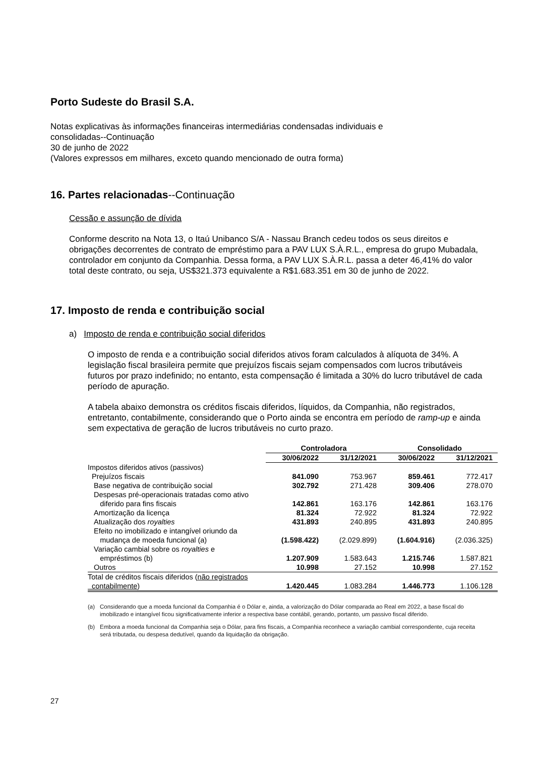Porto Sudeste do Brasil S.A.
Notas explicativas às informações financeiras intermediárias condensadas individuais e
consolidadas--Continuação
30 de junho de 2022
(Valores expressos em milhares, exceto quando mencionado de outra forma)
16. Partes relacionadas--Continuação
Cessão e assunção de dívida
Conforme descrito na Nota 13, o Itaú Unibanco S/A - Nassau Branch cedeu todos os seus direitos e obrigações decorrentes de contrato de empréstimo para a PAV LUX S.À.R.L., empresa do grupo Mubadala, controlador em conjunto da Companhia. Dessa forma, a PAV LUX S.À.R.L. passa a deter 46,41% do valor total deste contrato, ou seja, US$321.373 equivalente a R$1.683.351 em 30 de junho de 2022.
17. Imposto de renda e contribuição social
a) Imposto de renda e contribuição social diferidos
O imposto de renda e a contribuição social diferidos ativos foram calculados à alíquota de 34%. A legislação fiscal brasileira permite que prejuízos fiscais sejam compensados com lucros tributáveis futuros por prazo indefinido; no entanto, esta compensação é limitada a 30% do lucro tributável de cada período de apuração.
A tabela abaixo demonstra os créditos fiscais diferidos, líquidos, da Companhia, não registrados, entretanto, contabilmente, considerando que o Porto ainda se encontra em período de ramp-up e ainda sem expectativa de geração de lucros tributáveis no curto prazo.
| | Controladora | | Consolidado | |
| --- | --- | --- | --- | --- |
| | 30/06/2022 | 31/12/2021 | 30/06/2022 | 31/12/2021 |
| Impostos diferidos ativos (passivos) | | | | |
| Prejuízos fiscais | 841.090 | 753.967 | 859.461 | 772.417 |
| Base negativa de contribuição social | 302.792 | 271.428 | 309.406 | 278.070 |
| Despesas pré-operacionais tratadas como ativo diferido para fins fiscais | 142.861 | 163.176 | 142.861 | 163.176 |
| Amortização da licença | 81.324 | 72.922 | 81.324 | 72.922 |
| Atualização dos royalties | 431.893 | 240.895 | 431.893 | 240.895 |
| Efeito no imobilizado e intangível oriundo da mudança de moeda funcional (a) | (1.598.422) | (2.029.899) | (1.604.916) | (2.036.325) |
| Variação cambial sobre os royalties e empréstimos (b) | 1.207.909 | 1.583.643 | 1.215.746 | 1.587.821 |
| Outros | 10.998 | 27.152 | 10.998 | 27.152 |
| Total de créditos fiscais diferidos ( não registrados contabilmente ) | 1.420.445 | 1.083.284 | 1.446.773 | 1.106.128 |
(a) Considerando que a moeda funcional da Companhia é o Dólar e, ainda, a valorização do Dólar comparada ao Real em 2022, a base fiscal do imobilizado e intangível ficou significativamente inferior a respectiva base contábil, gerando, portanto, um passivo fiscal diferido.
(b) Embora a moeda funcional da Companhia seja o Dólar, para fins fiscais, a Companhia reconhece a variação cambial correspondente, cuja receita será tributada, ou despesa dedutível, quando da liquidação da obrigação.
27